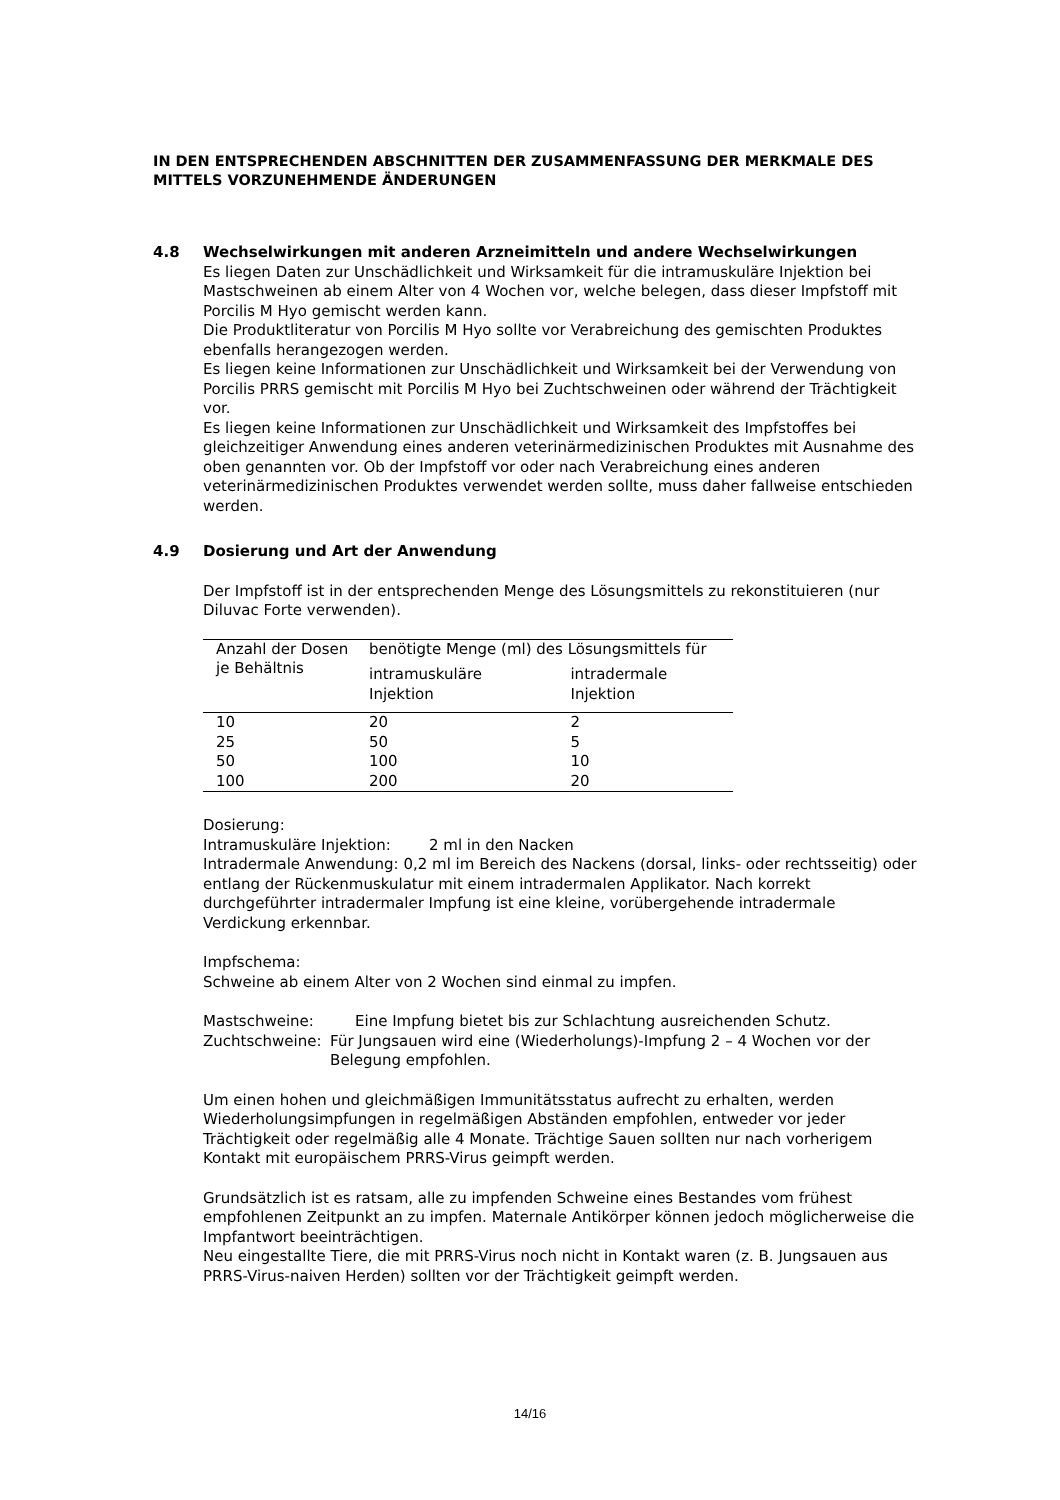IN DEN ENTSPRECHENDEN ABSCHNITTEN DER ZUSAMMENFASSUNG DER MERKMALE DES MITTELS VORZUNEHMENDE ÄNDERUNGEN
4.8 Wechselwirkungen mit anderen Arzneimitteln und andere Wechselwirkungen
Es liegen Daten zur Unschädlichkeit und Wirksamkeit für die intramuskuläre Injektion bei Mastschweinen ab einem Alter von 4 Wochen vor, welche belegen, dass dieser Impfstoff mit Porcilis M Hyo gemischt werden kann.
Die Produktliteratur von Porcilis M Hyo sollte vor Verabreichung des gemischten Produktes ebenfalls herangezogen werden.
Es liegen keine Informationen zur Unschädlichkeit und Wirksamkeit bei der Verwendung von Porcilis PRRS gemischt mit Porcilis M Hyo bei Zuchtschweinen oder während der Trächtigkeit vor.
Es liegen keine Informationen zur Unschädlichkeit und Wirksamkeit des Impfstoffes bei gleichzeitiger Anwendung eines anderen veterinärmedizinischen Produktes mit Ausnahme des oben genannten vor. Ob der Impfstoff vor oder nach Verabreichung eines anderen veterinärmedizinischen Produktes verwendet werden sollte, muss daher fallweise entschieden werden.
4.9 Dosierung und Art der Anwendung
Der Impfstoff ist in der entsprechenden Menge des Lösungsmittels zu rekonstituieren (nur Diluvac Forte verwenden).
| Anzahl der Dosen je Behältnis | benötigte Menge (ml) des Lösungsmittels für | |
| | intramuskuläre Injektion | intradermale Injektion |
| 10 | 20 | 2 |
| 25 | 50 | 5 |
| 50 | 100 | 10 |
| 100 | 200 | 20 |
Dosierung:
Intramuskuläre Injektion: 2 ml in den Nacken
Intradermale Anwendung: 0,2 ml im Bereich des Nackens (dorsal, links- oder rechtsseitig) oder entlang der Rückenmuskulatur mit einem intradermalen Applikator. Nach korrekt durchgeführter intradermaler Impfung ist eine kleine, vorübergehende intradermale Verdickung erkennbar.
Impfschema:
Schweine ab einem Alter von 2 Wochen sind einmal zu impfen.
Mastschweine: Eine Impfung bietet bis zur Schlachtung ausreichenden Schutz.
Zuchtschweine: Für Jungsauen wird eine (Wiederholungs)-Impfung 2 – 4 Wochen vor der Belegung empfohlen.
Um einen hohen und gleichmäßigen Immunitätsstatus aufrecht zu erhalten, werden Wiederholungsimpfungen in regelmäßigen Abständen empfohlen, entweder vor jeder Trächtigkeit oder regelmäßig alle 4 Monate. Trächtige Sauen sollten nur nach vorherigem Kontakt mit europäischem PRRS-Virus geimpft werden.
Grundsätzlich ist es ratsam, alle zu impfenden Schweine eines Bestandes vom frühest empfohlenen Zeitpunkt an zu impfen. Maternale Antikörper können jedoch möglicherweise die Impfantwort beeinträchtigen.
Neu eingestallte Tiere, die mit PRRS-Virus noch nicht in Kontakt waren (z. B. Jungsauen aus PRRS-Virus-naiven Herden) sollten vor der Trächtigkeit geimpft werden.
14/16